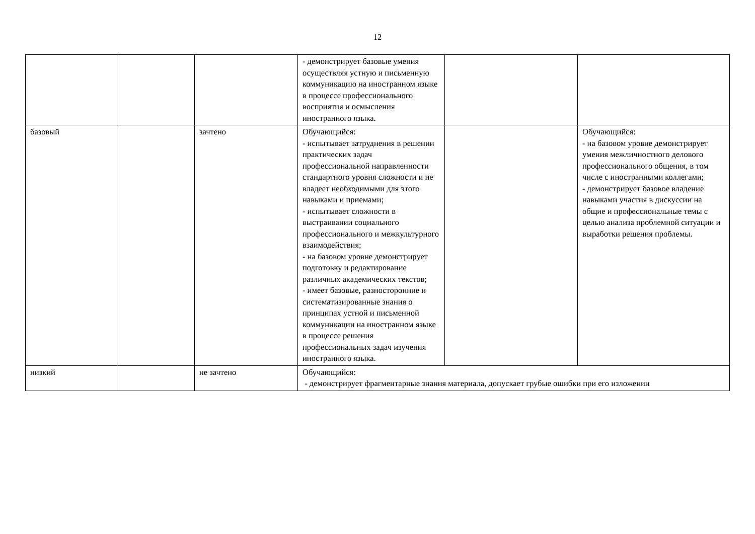12
| | | | - демонстрирует базовые умения осуществляя устную и письменную коммуникацию на иностранном языке в процессе профессионального восприятия и осмысления иностранного языка. | | |
| базовый | | зачтено | Обучающийся: - испытывает затруднения в решении практических задач профессиональной направленности стандартного уровня сложности и не владеет необходимыми для этого навыками и приемами; - испытывает сложности в выстраивании социального профессионального и межкультурного взаимодействия; - на базовом уровне демонстрирует подготовку и редактирование различных академических текстов; - имеет базовые, разносторонние и систематизированные знания о принципах устной и письменной коммуникации на иностранном языке в процессе решения профессиональных задач изучения иностранного языка. | | Обучающийся: - на базовом уровне демонстрирует умения межличностного делового профессионального общения, в том числе с иностранными коллегами; - демонстрирует базовое владение навыками участия в дискуссии на общие и профессиональные темы с целью анализа проблемной ситуации и выработки решения проблемы. |
| низкий | | не зачтено | Обучающийся: - демонстрирует фрагментарные знания материала, допускает грубые ошибки при его изложении | | |